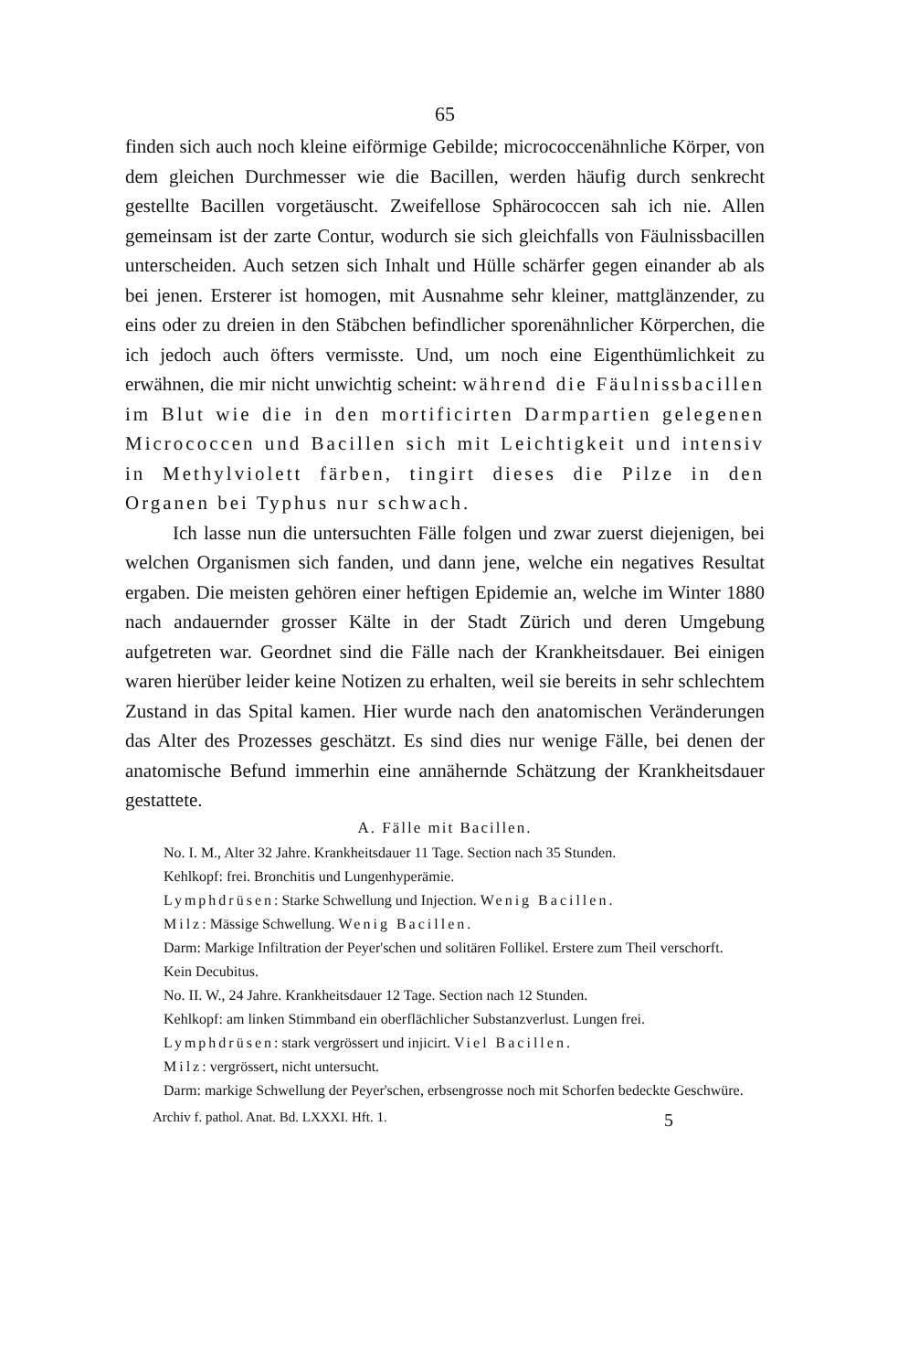65
finden sich auch noch kleine eiförmige Gebilde; micrococcenähnliche Körper, von dem gleichen Durchmesser wie die Bacillen, werden häufig durch senkrecht gestellte Bacillen vorgetäuscht. Zweifellose Sphärococcen sah ich nie. Allen gemeinsam ist der zarte Contur, wodurch sie sich gleichfalls von Fäulnissbacillen unterscheiden. Auch setzen sich Inhalt und Hülle schärfer gegen einander ab als bei jenen. Ersterer ist homogen, mit Ausnahme sehr kleiner, mattglänzender, zu eins oder zu dreien in den Stäbchen befindlicher sporenähnlicher Körperchen, die ich jedoch auch öfters vermisste. Und, um noch eine Eigenthümlichkeit zu erwähnen, die mir nicht unwichtig scheint: während die Fäulnissbacillen im Blut wie die in den mortificirten Darmpartien gelegenen Micrococcen und Bacillen sich mit Leichtigkeit und intensiv in Methylviolett färben, tingirt dieses die Pilze in den Organen bei Typhus nur schwach.
Ich lasse nun die untersuchten Fälle folgen und zwar zuerst diejenigen, bei welchen Organismen sich fanden, und dann jene, welche ein negatives Resultat ergaben. Die meisten gehören einer heftigen Epidemie an, welche im Winter 1880 nach andauernder grosser Kälte in der Stadt Zürich und deren Umgebung aufgetreten war. Geordnet sind die Fälle nach der Krankheitsdauer. Bei einigen waren hierüber leider keine Notizen zu erhalten, weil sie bereits in sehr schlechtem Zustand in das Spital kamen. Hier wurde nach den anatomischen Veränderungen das Alter des Prozesses geschätzt. Es sind dies nur wenige Fälle, bei denen der anatomische Befund immerhin eine annähernde Schätzung der Krankheitsdauer gestattete.
A. Fälle mit Bacillen.
No. I. M., Alter 32 Jahre. Krankheitsdauer 11 Tage. Section nach 35 Stunden.
Kehlkopf: frei. Bronchitis und Lungenhyperämie.
Lymphdrüsen: Starke Schwellung und Injection. Wenig Bacillen.
Milz: Mässige Schwellung. Wenig Bacillen.
Darm: Markige Infiltration der Peyer'schen und solitären Follikel. Erstere zum Theil verschorft.
Kein Decubitus.
No. II. W., 24 Jahre. Krankheitsdauer 12 Tage. Section nach 12 Stunden.
Kehlkopf: am linken Stimmband ein oberflächlicher Substanzverlust. Lungen frei.
Lymphdrüsen: stark vergrössert und injicirt. Viel Bacillen.
Milz: vergrössert, nicht untersucht.
Darm: markige Schwellung der Peyer'schen, erbsengrosse noch mit Schorfen bedeckte Geschwüre.
Archiv f. pathol. Anat. Bd. LXXXI. Hft. 1. 5